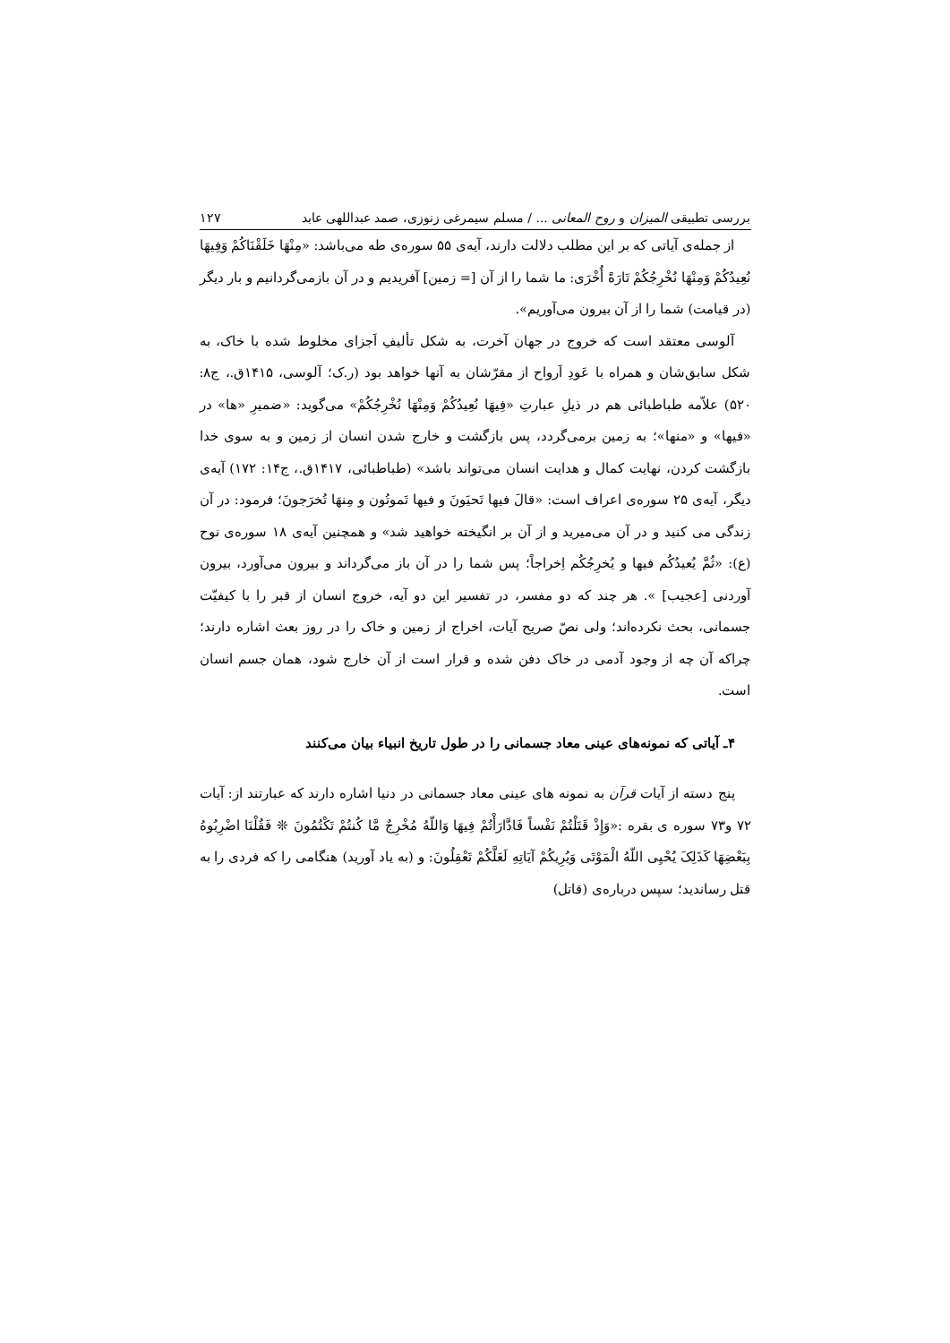بررسی تطبیقی المیزان و روح المعانی ... / مسلم سیمرغی زنوزی، صمد عبداللهی عابد ۱۲۷
از جمله‌ی آیاتی که بر این مطلب دلالت دارند، آیه‌ی ۵۵ سوره‌ی طه می‌باشد: «مِنْهَا خَلَقْنَاکُمْ وَفِیهَا نُعِیدُکُمْ وَمِنْهَا نُخْرِجُکُمْ تَارَةً أُخْرَی: ما شما را از آن [= زمین] آفریدیم و در آن بازمی‌گردانیم و بار دیگر (در قیامت) شما را از آن بیرون می‌آوریم».
آلوسی معتقد است که خروج در جهان آخرت، به شکل تألیفِ اَجزای مخلوط شده با خاک، به شکل سابق‌شان و همراه با عَودِ اَرواح از مقرّشان به آنها خواهد بود (ر.ک؛ آلوسی، ۱۴۱۵ق.، ج۸: ۵۲۰) علاّمه طباطبائی هم در ذیلِ عبارتِ «فِیهَا نُعِیدُکُمْ وَمِنْهَا نُخْرِجُکُمْ» می‌گوید: «ضمیرِ «ها» در «فیها» و «منها»؛ به زمین برمی‌گردد، پس بازگشت و خارج شدن انسان از زمین و به سوی خدا بازگشت کردن، نهایت کمال و هدایت انسان می‌تواند باشد» (طباطبائی، ۱۴۱۷ق.، ج۱۴: ۱۷۲) آیه‌ی دیگر، آیه‌ی ۲۵ سوره‌ی اعراف است: «قالَ فیها تَحیَونَ و فیها تَموتُون و مِنهَا تُخرَجونَ؛ فرمود: در آن زندگی می کنید و در آن می‌میرید و از آن بر انگیخته خواهید شد» و همچنین آیه‌ی ۱۸ سوره‌ی نوح (ع): «ثُمَّ یُعیدُکُم فیها و یُخرِجُکُم اِخراجاً؛ پس شما را در آن باز می‌گرداند و بیرون می‌آورد، بیرون آوردنی [عجیب] ». هر چند که دو مفسر، در تفسیر این دو آیه، خروج انسان از قبر را با کیفیّت جسمانی، بحث نکرده‌اند؛ ولی نصّ صریح آیات، اخراج از زمین و خاک را در روز بعث اشاره دارند؛ چراکه آن چه از وجود آدمی در خاک دفن شده و قرار است از آن خارج شود، همان جسم انسان است.
۴ـ آیاتی که نمونه‌های عینی معاد جسمانی را در طول تاریخ انبیاء بیان می‌کنند
پنج دسته از آیات قرآن به نمونه های عینی معاد جسمانی در دنیا اشاره دارند که عبارتند از: آیات ۷۲ و۷۳ سوره ی بقره :«وَإِذْ قَتَلْتُمْ نَفْساً فَادَّارَأْتُمْ فِیهَا وَاللّهُ مُخْرِجٌ مَّا کُنتُمْ تَکْتُمُونَ ❊ فَقُلْنَا اضْرِبُوهُ بِبَعْضِهَا کَذَلِکَ یُحْیِی اللّهُ الْمَوْتَی وَیُرِیکُمْ آیَاتِهِ لَعَلَّکُمْ تَعْقِلُونَ: و (به یاد آورید) هنگامی را که فردی را به قتل رساندید؛ سپس درباره‌ی (قاتل)